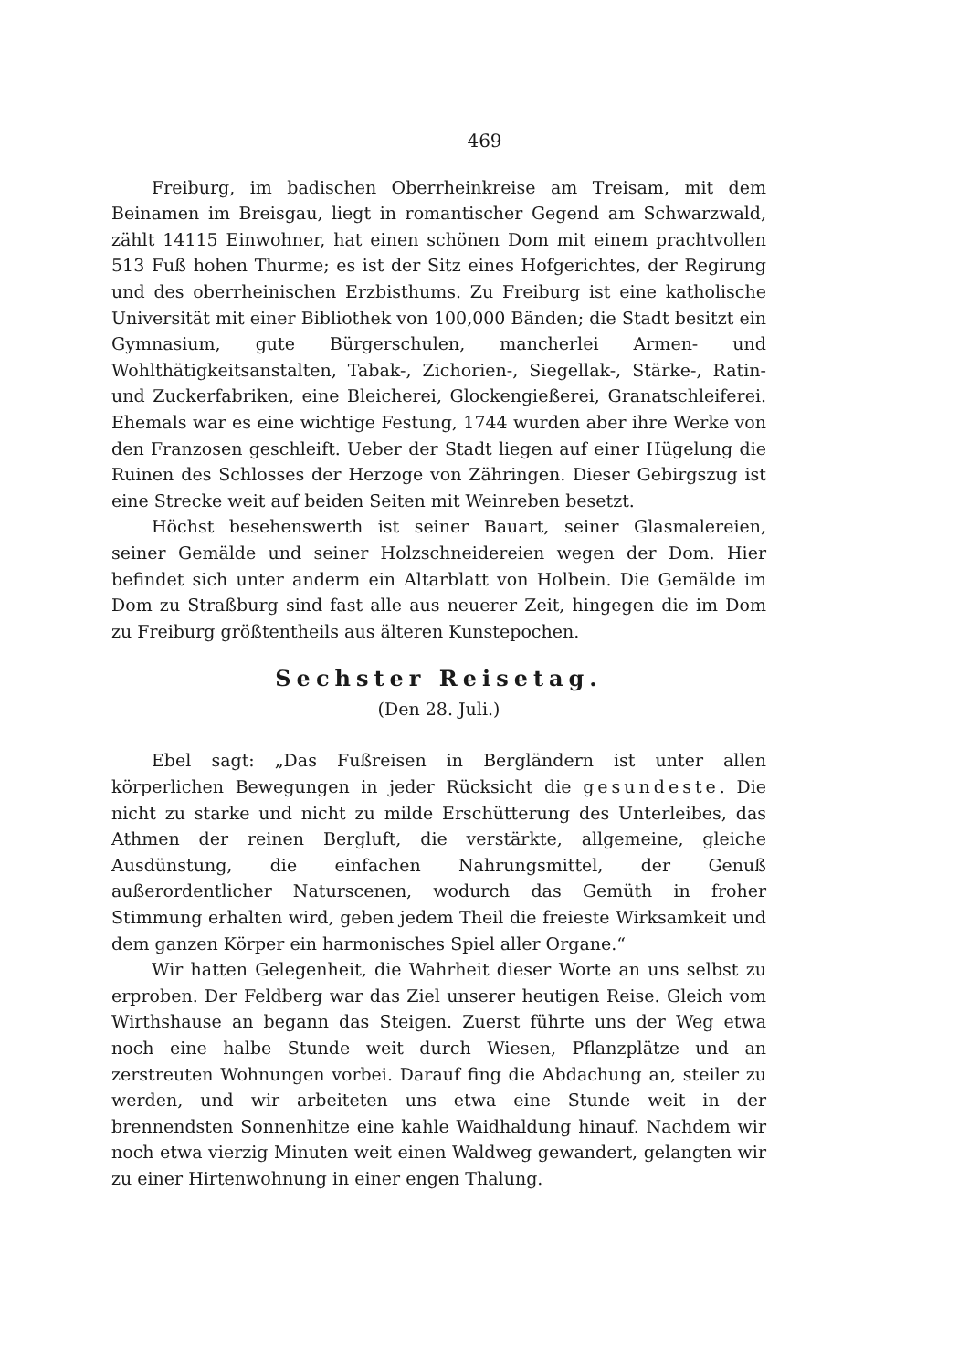469
Freiburg, im badischen Oberrheinkreise am Treisam, mit dem Beinamen im Breisgau, liegt in romantischer Gegend am Schwarzwald, zählt 14115 Einwohner, hat einen schönen Dom mit einem prachtvollen 513 Fuß hohen Thurme; es ist der Sitz eines Hofgerichtes, der Regirung und des oberrheinischen Erzbisthums. Zu Freiburg ist eine katholische Universität mit einer Bibliothek von 100,000 Bänden; die Stadt besitzt ein Gymnasium, gute Bürgerschulen, mancherlei Armen- und Wohlthätigkeitsanstalten, Tabak-, Zichorien-, Siegellak-, Stärke-, Ratin- und Zuckerfabriken, eine Bleicherei, Glockengießerei, Granatschleiferei. Ehemals war es eine wichtige Festung, 1744 wurden aber ihre Werke von den Franzosen geschleift. Ueber der Stadt liegen auf einer Hügelung die Ruinen des Schlosses der Herzoge von Zähringen. Dieser Gebirgszug ist eine Strecke weit auf beiden Seiten mit Weinreben besetzt.
Höchst besehenswerth ist seiner Bauart, seiner Glasmalereien, seiner Gemälde und seiner Holzschneidereien wegen der Dom. Hier befindet sich unter anderm ein Altarblatt von Holbein. Die Gemälde im Dom zu Straßburg sind fast alle aus neuerer Zeit, hingegen die im Dom zu Freiburg größtentheils aus älteren Kunstepochen.
Sechster Reisetag.
(Den 28. Juli.)
Ebel sagt: „Das Fußreisen in Bergländern ist unter allen körperlichen Bewegungen in jeder Rücksicht die gesundeste. Die nicht zu starke und nicht zu milde Erschütterung des Unterleibes, das Athmen der reinen Bergluft, die verstärkte, allgemeine, gleiche Ausdünstung, die einfachen Nahrungsmittel, der Genuß außerordentlicher Naturscenen, wodurch das Gemüth in froher Stimmung erhalten wird, geben jedem Theil die freieste Wirksamkeit und dem ganzen Körper ein harmonisches Spiel aller Organe.“
Wir hatten Gelegenheit, die Wahrheit dieser Worte an uns selbst zu erproben. Der Feldberg war das Ziel unserer heutigen Reise. Gleich vom Wirthshause an begann das Steigen. Zuerst führte uns der Weg etwa noch eine halbe Stunde weit durch Wiesen, Pflanzplätze und an zerstreuten Wohnungen vorbei. Darauf fing die Abdachung an, steiler zu werden, und wir arbeiteten uns etwa eine Stunde weit in der brennendsten Sonnenhitze eine kahle Waidhaldung hinauf. Nachdem wir noch etwa vierzig Minuten weit einen Waldweg gewandert, gelangten wir zu einer Hirtenwohnung in einer engen Thalung.